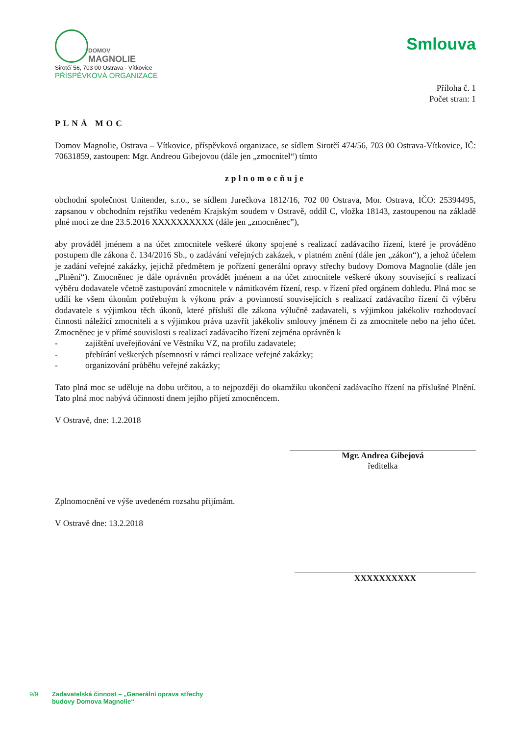DOMOV
MAGNOLIE
Sirotčí 56, 703 00 Ostrava - Vítkovice
PŘÍSPĚVKOVÁ ORGANIZACE
Smlouva
Příloha č. 1
Počet stran: 1
PLNÁ MOC
Domov Magnolie, Ostrava – Vítkovice, příspěvková organizace, se sídlem Sirotčí 474/56, 703 00 Ostrava-Vítkovice, IČ: 70631859, zastoupen: Mgr. Andreou Gibejovou (dále jen „zmocnitel“) tímto
zplnomocňuje
obchodní společnost Unitender, s.r.o., se sídlem Jurečkova 1812/16, 702 00 Ostrava, Mor. Ostrava, IČO: 25394495, zapsanou v obchodním rejstříku vedeném Krajským soudem v Ostravě, oddíl C, vložka 18143, zastoupenou na základě plné moci ze dne 23.5.2016 XXXXXXXXXX (dále jen „zmocněnec”),
aby prováděl jménem a na účet zmocnitele veškeré úkony spojené s realizací zadávacího řízení, které je prováděno postupem dle zákona č. 134/2016 Sb., o zadávání veřejných zakázek, v platném znění (dále jen „zákon“), a jehož účelem je zadání veřejné zakázky, jejichž předmětem je pořízení generální opravy střechy budovy Domova Magnolie (dále jen „Plnění“). Zmocněnec je dále oprávněn provádět jménem a na účet zmocnitele veškeré úkony související s realizací výběru dodavatele včetně zastupování zmocnitele v námitkovém řízení, resp. v řízení před orgánem dohledu. Plná moc se udílí ke všem úkonům potřebným k výkonu práv a povinností souvisejících s realizací zadávacího řízení či výběru dodavatele s výjimkou těch úkonů, které přísluší dle zákona výlučně zadavateli, s výjimkou jakékoliv rozhodovací činnosti náležící zmocniteli a s výjimkou práva uzavřít jakékoliv smlouvy jménem či za zmocnitele nebo na jeho účet. Zmocněnec je v přímé souvislosti s realizací zadávacího řízení zejména oprávněn k
- zajištění uveřejňování ve Věstníku VZ, na profilu zadavatele;
- přebírání veškerých písemností v rámci realizace veřejné zakázky;
- organizování průběhu veřejné zakázky;
Tato plná moc se uděluje na dobu určitou, a to nejpozději do okamžiku ukončení zadávacího řízení na příslušné Plnění. Tato plná moc nabývá účinnosti dnem jejího přijetí zmocněncem.
V Ostravě, dne: 1.2.2018
Mgr. Andrea Gibejová
ředitelka
Zplnomocnění ve výše uvedeném rozsahu přijímám.
V Ostravě dne: 13.2.2018
XXXXXXXXXX
9/9 Zadavatelská činnost – „Generální oprava střechy
budovy Domova Magnolie“